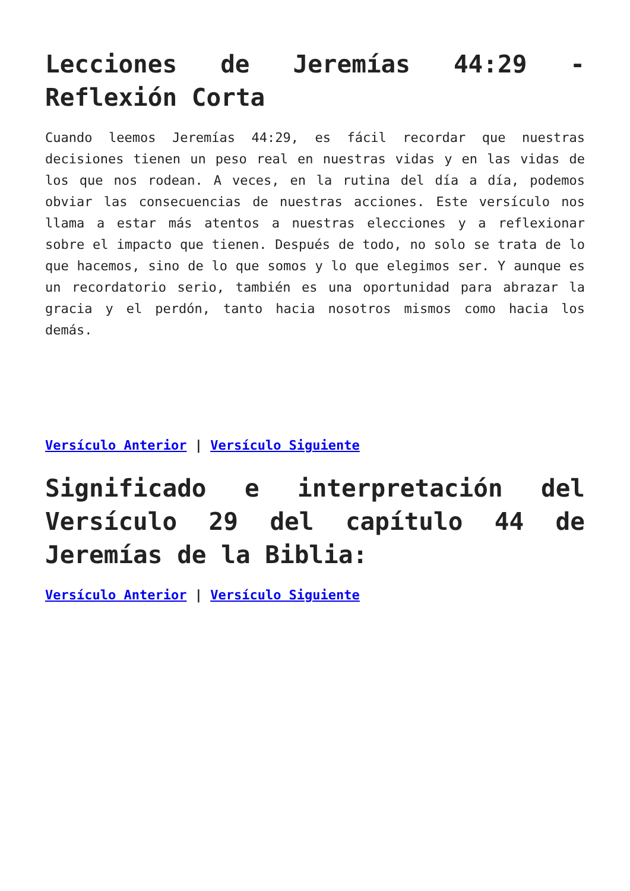Lecciones de Jeremías 44:29 - Reflexión Corta
Cuando leemos Jeremías 44:29, es fácil recordar que nuestras decisiones tienen un peso real en nuestras vidas y en las vidas de los que nos rodean. A veces, en la rutina del día a día, podemos obviar las consecuencias de nuestras acciones. Este versículo nos llama a estar más atentos a nuestras elecciones y a reflexionar sobre el impacto que tienen. Después de todo, no solo se trata de lo que hacemos, sino de lo que somos y lo que elegimos ser. Y aunque es un recordatorio serio, también es una oportunidad para abrazar la gracia y el perdón, tanto hacia nosotros mismos como hacia los demás.
Versículo Anterior | Versículo Siguiente
Significado e interpretación del Versículo 29 del capítulo 44 de Jeremías de la Biblia:
Versículo Anterior | Versículo Siguiente